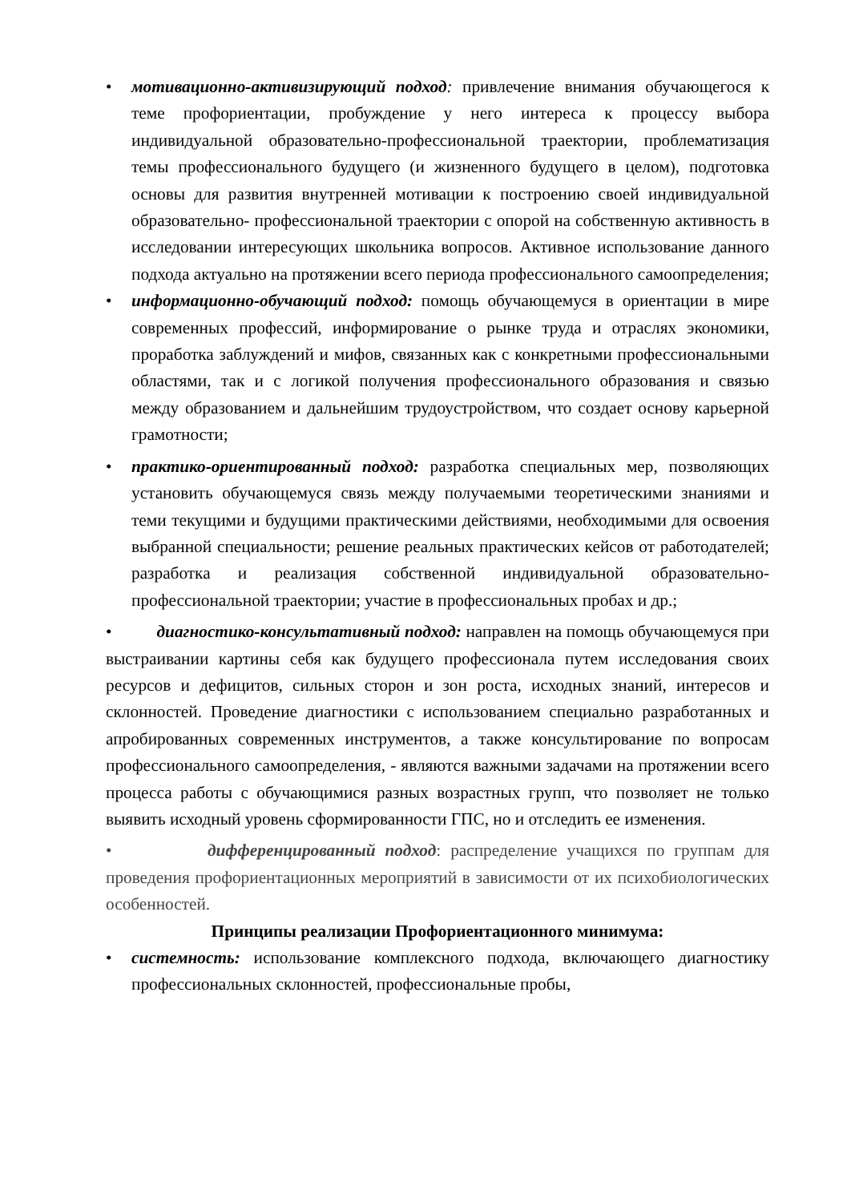• мотивационно-активизирующий подход: привлечение внимания обучающегося к теме профориентации, пробуждение у него интереса к процессу выбора индивидуальной образовательно-профессиональной траектории, проблематизация темы профессионального будущего (и жизненного будущего в целом), подготовка основы для развития внутренней мотивации к построению своей индивидуальной образовательно- профессиональной траектории с опорой на собственную активность в исследовании интересующих школьника вопросов. Активное использование данного подхода актуально на протяжении всего периода профессионального самоопределения;
• информационно-обучающий подход: помощь обучающемуся в ориентации в мире современных профессий, информирование о рынке труда и отраслях экономики, проработка заблуждений и мифов, связанных как с конкретными профессиональными областями, так и с логикой получения профессионального образования и связью между образованием и дальнейшим трудоустройством, что создает основу карьерной грамотности;
• практико-ориентированный подход: разработка специальных мер, позволяющих установить обучающемуся связь между получаемыми теоретическими знаниями и теми текущими и будущими практическими действиями, необходимыми для освоения выбранной специальности; решение реальных практических кейсов от работодателей; разработка и реализация собственной индивидуальной образовательно-профессиональной траектории; участие в профессиональных пробах и др.;
• диагностико-консультативный подход: направлен на помощь обучающемуся при выстраивании картины себя как будущего профессионала путем исследования своих ресурсов и дефицитов, сильных сторон и зон роста, исходных знаний, интересов и склонностей. Проведение диагностики с использованием специально разработанных и апробированных современных инструментов, а также консультирование по вопросам профессионального самоопределения, - являются важными задачами на протяжении всего процесса работы с обучающимися разных возрастных групп, что позволяет не только выявить исходный уровень сформированности ГПС, но и отследить ее изменения.
• дифференцированный подход: распределение учащихся по группам для проведения профориентационных мероприятий в зависимости от их психобиологических особенностей.
Принципы реализации Профориентационного минимума:
• системность: использование комплексного подхода, включающего диагностику профессиональных склонностей, профессиональные пробы,